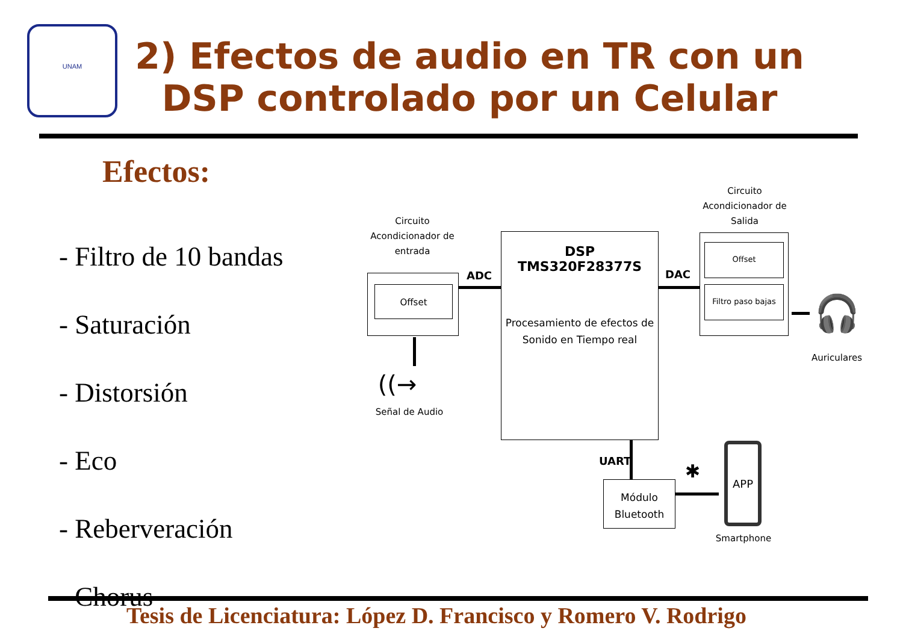UNAM
2) Efectos de audio en TR con un
DSP controlado por un Celular
Efectos:
- Filtro de 10 bandas
- Saturación
- Distorsión
- Eco
- Reberveración
- Chorus
Tesis de Licenciatura: López D. Francisco y Romero V. Rodrigo
Circuito Acondicionador de entrada
Offset
((→
Señal de Audio
ADC
DSP TMS320F28377S
Procesamiento de efectos de Sonido en Tiempo real
DAC
Circuito Acondicionador de Salida
Offset
Filtro paso bajas
🎧
Auriculares
UART
Módulo Bluetooth
✱
APP
Smartphone